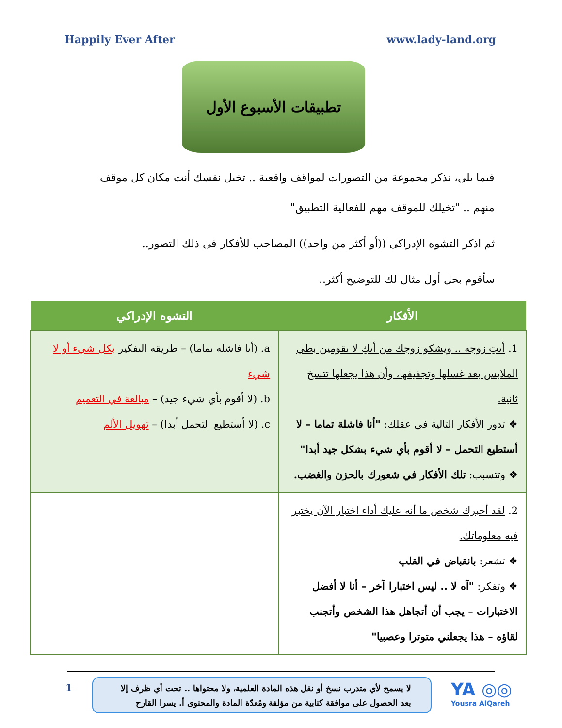Happily Ever After www.lady-land.org
تطبيقات الأسبوع الأول
فيما يلي، نذكر مجموعة من التصورات لمواقف واقعية .. تخيل نفسك أنت مكان كل موقف منهم .. "تخيلك للموقف مهم للفعالية التطبيق"
ثم اذكر التشوه الإدراكي ((أو أكثر من واحد)) المصاحب للأفكار في ذلك التصور..
سأقوم بحل أول مثال لك للتوضيح أكثر..
| الأفكار | التشوه الإدراكي |
| --- | --- |
| 1. أنتِ زوجة .. ويشكو زوجك من أنكِ لا تقومين بطي الملابس بعد غسلها وتجفيفها، وأن هذا يجعلها تتسخ ثانية. ❖ تدور الأفكار التالية في عقلك: "أنا فاشلة تماما – لا أستطيع التحمل – لا أقوم بأي شيء بشكل جيد أبدا" ❖ وتتسبب: تلك الأفكار في شعورك بالحزن والغضب. | a. (أنا فاشلة تماما) – طريقة التفكير بكل شيء أو لا شيء b. (لا أقوم بأي شيء جيد) – مبالغة في التعميم c. (لا أستطيع التحمل أبدا) – تهويل الألم |
| 2. لقد أخبرك شخص ما أنه عليك أداء اختبار الآن يختبر فيه معلوماتك. ❖ تشعر: بانقباض في القلب ❖ وتفكر: "آه لا .. ليس اختبارا آخر – أنا لا أفضل الاختبارات – يجب أن أتجاهل هذا الشخص وأتجنب لقاؤه – هذا يجعلني متوترا وعصبيا" | |
1
لا يسمح لأي متدرب نسخ أو نقل هذه المادة العلمية، ولا محتواها .. تحت أي ظرف إلا بعد الحصول على موافقة كتابية من مؤلفة ومُعدّة المادة والمحتوى أ. يسرا القارح
YA ◎◎
Yousra AlQareh